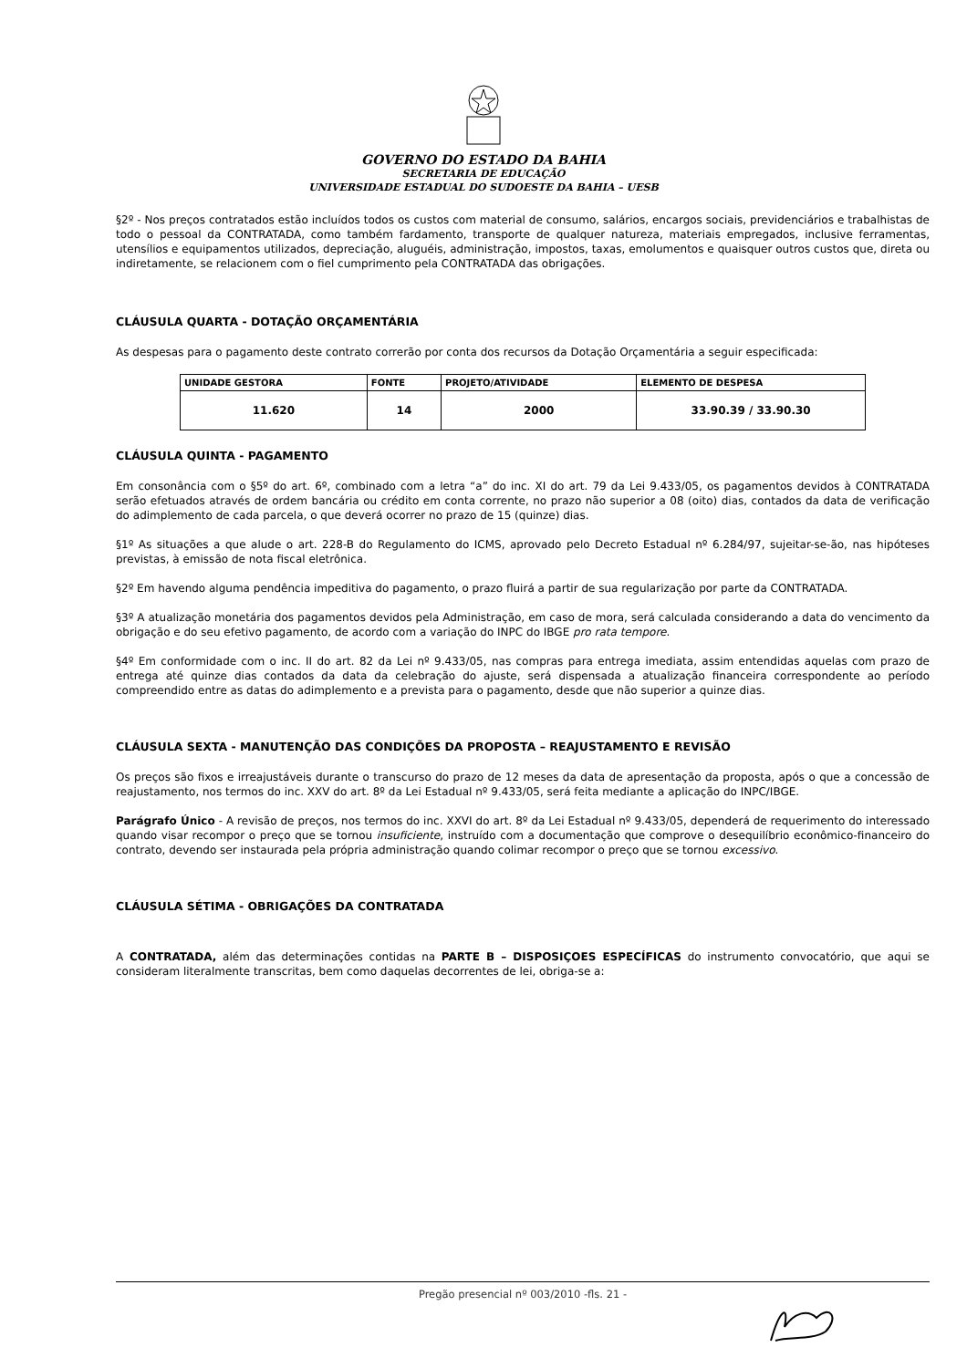GOVERNO DO ESTADO DA BAHIA
SECRETARIA DE EDUCAÇÃO
UNIVERSIDADE ESTADUAL DO SUDOESTE DA BAHIA – UESB
§2º - Nos preços contratados estão incluídos todos os custos com material de consumo, salários, encargos sociais, previdenciários e trabalhistas de todo o pessoal da CONTRATADA, como também fardamento, transporte de qualquer natureza, materiais empregados, inclusive ferramentas, utensílios e equipamentos utilizados, depreciação, aluguéis, administração, impostos, taxas, emolumentos e quaisquer outros custos que, direta ou indiretamente, se relacionem com o fiel cumprimento pela CONTRATADA das obrigações.
CLÁUSULA QUARTA - DOTAÇÃO ORÇAMENTÁRIA
As despesas para o pagamento deste contrato correrão por conta dos recursos da Dotação Orçamentária a seguir especificada:
| UNIDADE GESTORA | FONTE | PROJETO/ATIVIDADE | ELEMENTO DE DESPESA |
| --- | --- | --- | --- |
| 11.620 | 14 | 2000 | 33.90.39 / 33.90.30 |
CLÁUSULA QUINTA - PAGAMENTO
Em consonância com o §5º do art. 6º, combinado com a letra “a” do inc. XI do art. 79 da Lei 9.433/05, os pagamentos devidos à CONTRATADA serão efetuados através de ordem bancária ou crédito em conta corrente, no prazo não superior a 08 (oito) dias, contados da data de verificação do adimplemento de cada parcela, o que deverá ocorrer no prazo de 15 (quinze) dias.
§1º As situações a que alude o art. 228-B do Regulamento do ICMS, aprovado pelo Decreto Estadual nº 6.284/97, sujeitar-se-ão, nas hipóteses previstas, à emissão de nota fiscal eletrônica.
§2º Em havendo alguma pendência impeditiva do pagamento, o prazo fluirá a partir de sua regularização por parte da CONTRATADA.
§3º A atualização monetária dos pagamentos devidos pela Administração, em caso de mora, será calculada considerando a data do vencimento da obrigação e do seu efetivo pagamento, de acordo com a variação do INPC do IBGE pro rata tempore.
§4º Em conformidade com o inc. II do art. 82 da Lei nº 9.433/05, nas compras para entrega imediata, assim entendidas aquelas com prazo de entrega até quinze dias contados da data da celebração do ajuste, será dispensada a atualização financeira correspondente ao período compreendido entre as datas do adimplemento e a prevista para o pagamento, desde que não superior a quinze dias.
CLÁUSULA SEXTA - MANUTENÇÃO DAS CONDIÇÕES DA PROPOSTA – REAJUSTAMENTO E REVISÃO
Os preços são fixos e irreajustáveis durante o transcurso do prazo de 12 meses da data de apresentação da proposta, após o que a concessão de reajustamento, nos termos do inc. XXV do art. 8º da Lei Estadual nº 9.433/05, será feita mediante a aplicação do INPC/IBGE.
Parágrafo Único - A revisão de preços, nos termos do inc. XXVI do art. 8º da Lei Estadual nº 9.433/05, dependerá de requerimento do interessado quando visar recompor o preço que se tornou insuficiente, instruído com a documentação que comprove o desequilíbrio econômico-financeiro do contrato, devendo ser instaurada pela própria administração quando colimar recompor o preço que se tornou excessivo.
CLÁUSULA SÉTIMA - OBRIGAÇÕES DA CONTRATADA
A CONTRATADA, além das determinações contidas na PARTE B – DISPOSIÇOES ESPECÍFICAS do instrumento convocatório, que aqui se consideram literalmente transcritas, bem como daquelas decorrentes de lei, obriga-se a:
Pregão presencial nº 003/2010 -fls. 21 -